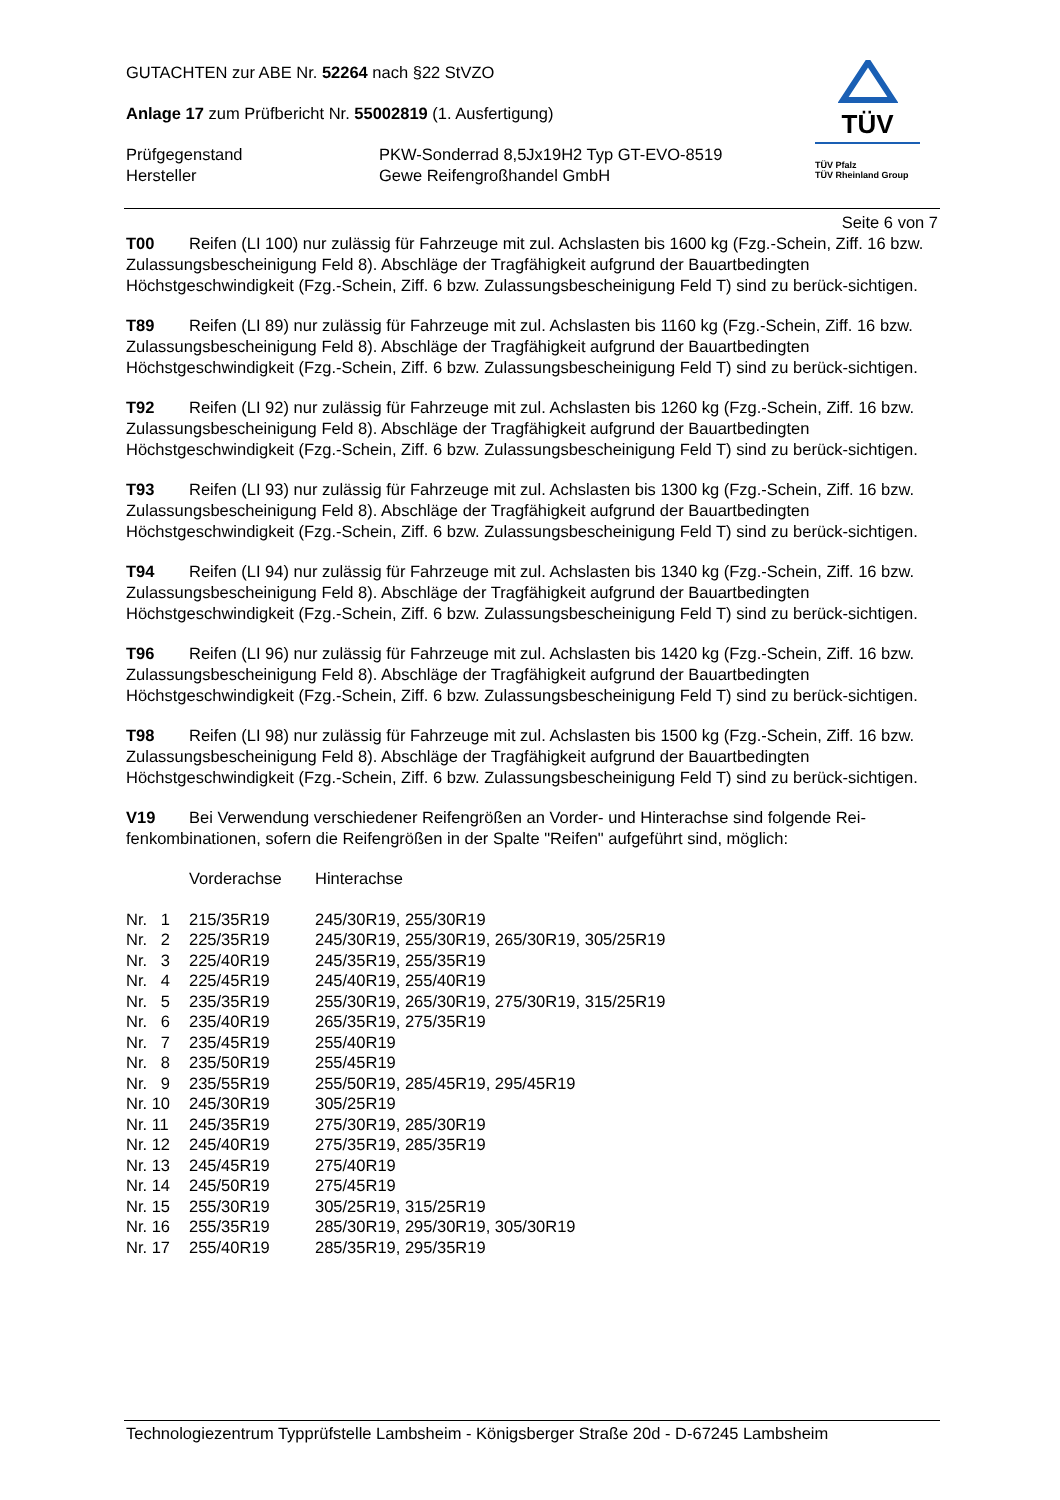GUTACHTEN zur ABE Nr. 52264 nach §22 StVZO
Anlage 17 zum Prüfbericht Nr. 55002819 (1. Ausfertigung)
| Prüfgegenstand Hersteller | PKW-Sonderrad 8,5Jx19H2 Typ GT-EVO-8519 Gewe Reifengroßhandel GmbH |
TÜV
TÜV Pfalz
TÜV Rheinland Group
Seite 6 von 7
T00 Reifen (LI 100) nur zulässig für Fahrzeuge mit zul. Achslasten bis 1600 kg (Fzg.-Schein, Ziff. 16 bzw. Zulassungsbescheinigung Feld 8). Abschläge der Tragfähigkeit aufgrund der Bauartbedingten Höchstgeschwindigkeit (Fzg.-Schein, Ziff. 6 bzw. Zulassungsbescheinigung Feld T) sind zu berück-sichtigen.
T89 Reifen (LI 89) nur zulässig für Fahrzeuge mit zul. Achslasten bis 1160 kg (Fzg.-Schein, Ziff. 16 bzw. Zulassungsbescheinigung Feld 8). Abschläge der Tragfähigkeit aufgrund der Bauartbedingten Höchstgeschwindigkeit (Fzg.-Schein, Ziff. 6 bzw. Zulassungsbescheinigung Feld T) sind zu berück-sichtigen.
T92 Reifen (LI 92) nur zulässig für Fahrzeuge mit zul. Achslasten bis 1260 kg (Fzg.-Schein, Ziff. 16 bzw. Zulassungsbescheinigung Feld 8). Abschläge der Tragfähigkeit aufgrund der Bauartbedingten Höchstgeschwindigkeit (Fzg.-Schein, Ziff. 6 bzw. Zulassungsbescheinigung Feld T) sind zu berück-sichtigen.
T93 Reifen (LI 93) nur zulässig für Fahrzeuge mit zul. Achslasten bis 1300 kg (Fzg.-Schein, Ziff. 16 bzw. Zulassungsbescheinigung Feld 8). Abschläge der Tragfähigkeit aufgrund der Bauartbedingten Höchstgeschwindigkeit (Fzg.-Schein, Ziff. 6 bzw. Zulassungsbescheinigung Feld T) sind zu berück-sichtigen.
T94 Reifen (LI 94) nur zulässig für Fahrzeuge mit zul. Achslasten bis 1340 kg (Fzg.-Schein, Ziff. 16 bzw. Zulassungsbescheinigung Feld 8). Abschläge der Tragfähigkeit aufgrund der Bauartbedingten Höchstgeschwindigkeit (Fzg.-Schein, Ziff. 6 bzw. Zulassungsbescheinigung Feld T) sind zu berück-sichtigen.
T96 Reifen (LI 96) nur zulässig für Fahrzeuge mit zul. Achslasten bis 1420 kg (Fzg.-Schein, Ziff. 16 bzw. Zulassungsbescheinigung Feld 8). Abschläge der Tragfähigkeit aufgrund der Bauartbedingten Höchstgeschwindigkeit (Fzg.-Schein, Ziff. 6 bzw. Zulassungsbescheinigung Feld T) sind zu berück-sichtigen.
T98 Reifen (LI 98) nur zulässig für Fahrzeuge mit zul. Achslasten bis 1500 kg (Fzg.-Schein, Ziff. 16 bzw. Zulassungsbescheinigung Feld 8). Abschläge der Tragfähigkeit aufgrund der Bauartbedingten Höchstgeschwindigkeit (Fzg.-Schein, Ziff. 6 bzw. Zulassungsbescheinigung Feld T) sind zu berück-sichtigen.
V19 Bei Verwendung verschiedener Reifengrößen an Vorder- und Hinterachse sind folgende Rei-fenkombinationen, sofern die Reifengrößen in der Spalte "Reifen" aufgeführt sind, möglich:
| | Vorderachse | Hinterachse |
| Nr. 1 | 215/35R19 | 245/30R19, 255/30R19 |
| Nr. 2 | 225/35R19 | 245/30R19, 255/30R19, 265/30R19, 305/25R19 |
| Nr. 3 | 225/40R19 | 245/35R19, 255/35R19 |
| Nr. 4 | 225/45R19 | 245/40R19, 255/40R19 |
| Nr. 5 | 235/35R19 | 255/30R19, 265/30R19, 275/30R19, 315/25R19 |
| Nr. 6 | 235/40R19 | 265/35R19, 275/35R19 |
| Nr. 7 | 235/45R19 | 255/40R19 |
| Nr. 8 | 235/50R19 | 255/45R19 |
| Nr. 9 | 235/55R19 | 255/50R19, 285/45R19, 295/45R19 |
| Nr. 10 | 245/30R19 | 305/25R19 |
| Nr. 11 | 245/35R19 | 275/30R19, 285/30R19 |
| Nr. 12 | 245/40R19 | 275/35R19, 285/35R19 |
| Nr. 13 | 245/45R19 | 275/40R19 |
| Nr. 14 | 245/50R19 | 275/45R19 |
| Nr. 15 | 255/30R19 | 305/25R19, 315/25R19 |
| Nr. 16 | 255/35R19 | 285/30R19, 295/30R19, 305/30R19 |
| Nr. 17 | 255/40R19 | 285/35R19, 295/35R19 |
Technologiezentrum Typprüfstelle Lambsheim - Königsberger Straße 20d - D-67245 Lambsheim